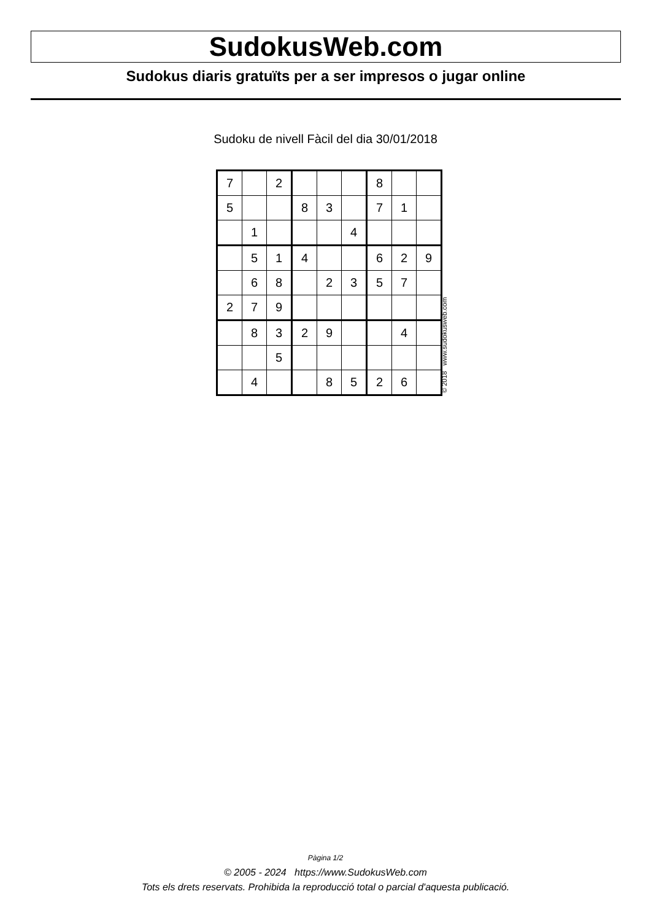SudokusWeb.com
Sudokus diaris gratuïts per a ser impresos o jugar online
Sudoku de nivell Fàcil del dia 30/01/2018
| 7 | | 2 | | | | 8 | | |
| 5 | | | 8 | 3 | | 7 | 1 | |
| | 1 | | | | 4 | | | |
| | 5 | 1 | 4 | | | 6 | 2 | 9 |
| | 6 | 8 | | 2 | 3 | 5 | 7 | |
| 2 | 7 | 9 | | | | | | |
| | 8 | 3 | 2 | 9 | | | 4 | |
| | | 5 | | | | | | |
| | 4 | | | 8 | 5 | 2 | 6 | |
© 2018 www.sudokusweb.com
Pàgina 1/2
© 2005 - 2024 https://www.SudokusWeb.com
Tots els drets reservats. Prohibida la reproducció total o parcial d'aquesta publicació.